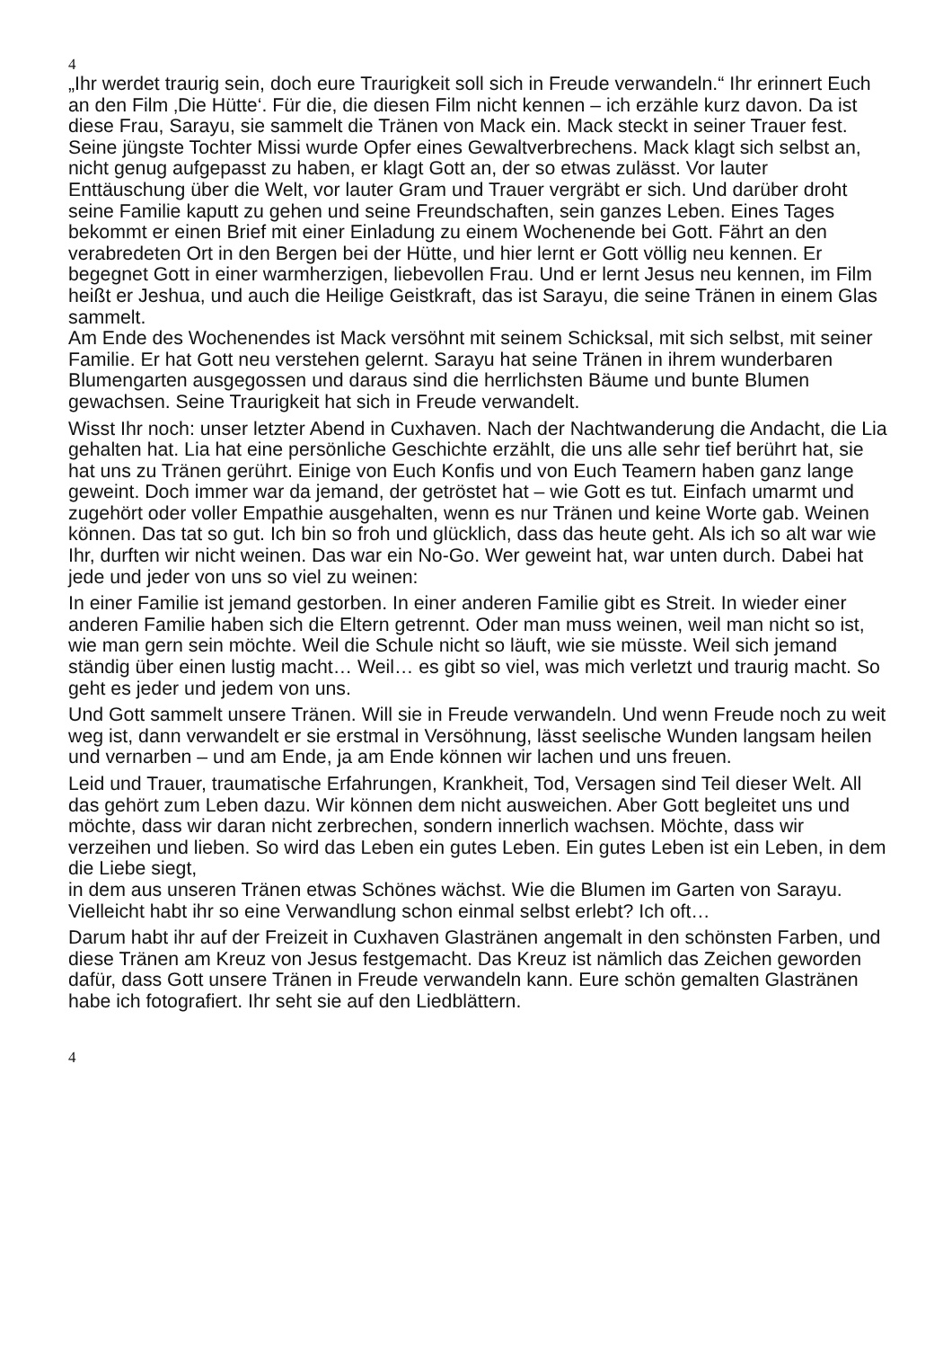4
„Ihr werdet traurig sein, doch eure Traurigkeit soll sich in Freude verwandeln.“ Ihr erinnert Euch an den Film ‚Die Hütte‘. Für die, die diesen Film nicht kennen – ich erzähle kurz davon. Da ist diese Frau, Sarayu, sie sammelt die Tränen von Mack ein. Mack steckt in seiner Trauer fest. Seine jüngste Tochter Missi wurde Opfer eines Gewaltverbrechens. Mack klagt sich selbst an, nicht genug aufgepasst zu haben, er klagt Gott an, der so etwas zulässt. Vor lauter Enttäuschung über die Welt, vor lauter Gram und Trauer vergräbt er sich. Und darüber droht seine Familie kaputt zu gehen und seine Freundschaften, sein ganzes Leben. Eines Tages bekommt er einen Brief mit einer Einladung zu einem Wochenende bei Gott. Fährt an den verabredeten Ort in den Bergen bei der Hütte, und hier lernt er Gott völlig neu kennen. Er begegnet Gott in einer warmherzigen, liebevollen Frau. Und er lernt Jesus neu kennen, im Film heißt er Jeshua, und auch die Heilige Geistkraft, das ist Sarayu, die seine Tränen in einem Glas sammelt.
Am Ende des Wochenendes ist Mack versöhnt mit seinem Schicksal, mit sich selbst, mit seiner Familie. Er hat Gott neu verstehen gelernt. Sarayu hat seine Tränen in ihrem wunderbaren Blumengarten ausgegossen und daraus sind die herrlichsten Bäume und bunte Blumen gewachsen. Seine Traurigkeit hat sich in Freude verwandelt.
Wisst Ihr noch: unser letzter Abend in Cuxhaven. Nach der Nachtwanderung die Andacht, die Lia gehalten hat. Lia hat eine persönliche Geschichte erzählt, die uns alle sehr tief berührt hat, sie hat uns zu Tränen gerührt. Einige von Euch Konfis und von Euch Teamern haben ganz lange geweint. Doch immer war da jemand, der getröstet hat – wie Gott es tut. Einfach umarmt und zugehört oder voller Empathie ausgehalten, wenn es nur Tränen und keine Worte gab. Weinen können. Das tat so gut. Ich bin so froh und glücklich, dass das heute geht. Als ich so alt war wie Ihr, durften wir nicht weinen. Das war ein No-Go. Wer geweint hat, war unten durch. Dabei hat jede und jeder von uns so viel zu weinen:
In einer Familie ist jemand gestorben. In einer anderen Familie gibt es Streit. In wieder einer anderen Familie haben sich die Eltern getrennt. Oder man muss weinen, weil man nicht so ist, wie man gern sein möchte. Weil die Schule nicht so läuft, wie sie müsste. Weil sich jemand ständig über einen lustig macht… Weil… es gibt so viel, was mich verletzt und traurig macht. So geht es jeder und jedem von uns.
Und Gott sammelt unsere Tränen. Will sie in Freude verwandeln. Und wenn Freude noch zu weit weg ist, dann verwandelt er sie erstmal in Versöhnung, lässt seelische Wunden langsam heilen und vernarben – und am Ende, ja am Ende können wir lachen und uns freuen.
Leid und Trauer, traumatische Erfahrungen, Krankheit, Tod, Versagen sind Teil dieser Welt. All das gehört zum Leben dazu. Wir können dem nicht ausweichen. Aber Gott begleitet uns und möchte, dass wir daran nicht zerbrechen, sondern innerlich wachsen. Möchte, dass wir verzeihen und lieben. So wird das Leben ein gutes Leben. Ein gutes Leben ist ein Leben, in dem die Liebe siegt,
in dem aus unseren Tränen etwas Schönes wächst. Wie die Blumen im Garten von Sarayu. Vielleicht habt ihr so eine Verwandlung schon einmal selbst erlebt? Ich oft…
Darum habt ihr auf der Freizeit in Cuxhaven Glastränen angemalt in den schönsten Farben, und diese Tränen am Kreuz von Jesus festgemacht. Das Kreuz ist nämlich das Zeichen geworden dafür, dass Gott unsere Tränen in Freude verwandeln kann. Eure schön gemalten Glastränen habe ich fotografiert. Ihr seht sie auf den Liedblättern.
4